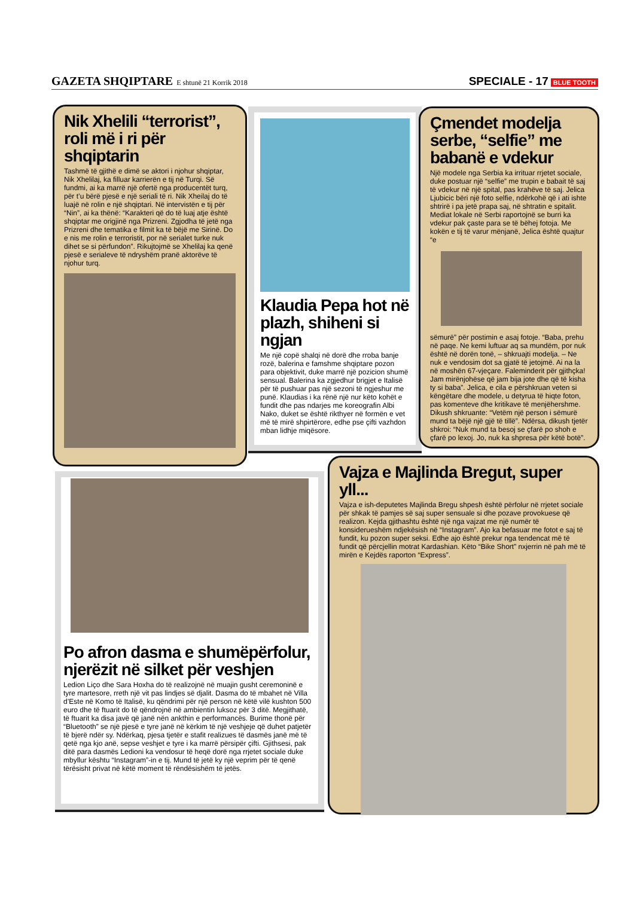GAZETA SHQIPTARE E shtunë 21 Korrik 2018
SPECIALE - 17 BLUE TOOTH
Nik Xhelili “terrorist”, roli më i ri për shqiptarin
Tashmë të gjithë e dimë se aktori i njohur shqiptar, Nik Xhelilaj, ka filluar karrierën e tij në Turqi. Së fundmi, ai ka marrë një ofertë nga producentët turq, për t’u bërë pjesë e një seriali të ri. Nik Xheilaj do të luajë në rolin e një shqiptari. Në intervistën e tij për “Nin”, ai ka thënë: “Karakteri që do të luaj atje është shqiptar me origjinë nga Prizreni. Zgjodha të jetë nga Prizreni dhe tematika e filmit ka të bëjë me Sirinë. Do e nis me rolin e terroristit, por në serialet turke nuk dihet se si përfundon”. Rikujtojmë se Xhelilaj ka qenë pjesë e serialeve të ndryshëm pranë aktorëve të njohur turq.
Klaudia Pepa hot në plazh, shiheni si ngjan
Me një copë shalqi në dorë dhe rroba banje rozë, balerina e famshme shqiptare pozon para objektivit, duke marrë një pozicion shumë sensual. Balerina ka zgjedhur brigjet e Italisë për të pushuar pas një sezoni të ngjeshur me punë. Klaudias i ka rënë një nur këto kohët e fundit dhe pas ndarjes me koreografin Albi Nako, duket se është rikthyer në formën e vet më të mirë shpirtërore, edhe pse çifti vazhdon mban lidhje miqësore.
Çmendet modelja serbe, “selfie” me babanë e vdekur
Një modele nga Serbia ka irrituar rrjetet sociale, duke postuar një “selfie” me trupin e babait të saj të vdekur në një spital, pas krahëve të saj. Jelica Ljubicic bëri një foto selfie, ndërkohë që i ati ishte shtrirë i pa jetë prapa saj, në shtratin e spitalit. Mediat lokale në Serbi raportojnë se burri ka vdekur pak çaste para se të bëhej fotoja. Me kokën e tij të varur mënjanë, Jelica është quajtur “e
sëmurë” për postimin e asaj fotoje. “Baba, prehu në paqe. Ne kemi luftuar aq sa mundëm, por nuk është në dorën tonë, – shkruajti modelja. – Ne nuk e vendosim dot sa gjatë të jetojmë. Ai na la në moshën 67-vjeçare. Faleminderit për gjithçka! Jam mirënjohëse që jam bija jote dhe që të kisha ty si baba”. Jelica, e cila e përshkruan veten si këngëtare dhe modele, u detyrua të hiqte foton, pas komenteve dhe kritikave të menjëhershme. Dikush shkruante: “Vetëm një person i sëmurë mund ta bëjë një gjë të tillë”. Ndërsa, dikush tjetër shkroi: “Nuk mund ta besoj se çfarë po shoh e çfarë po lexoj. Jo, nuk ka shpresa për këtë botë”.
Po afron dasma e shumëpërfolur, njerëzit në silket për veshjen
Ledion Liço dhe Sara Hoxha do të realizojnë në muajin gusht ceremoninë e tyre martesore, rreth një vit pas lindjes së djalit. Dasma do të mbahet në Villa d’Este në Komo të Italisë, ku qëndrimi për një person në këtë vilë kushton 500 euro dhe të ftuarit do të qëndrojnë në ambientin luksoz për 3 ditë. Megjithatë, të ftuarit ka disa javë që janë nën ankthin e performancës. Burime thonë për “Bluetooth” se një pjesë e tyre janë në kërkim të një veshjeje që duhet patjetër të bjerë ndër sy. Ndërkaq, pjesa tjetër e stafit realizues të dasmës janë më të qetë nga kjo anë, sepse veshjet e tyre i ka marrë përsipër çifti. Gjithsesi, pak ditë para dasmës Ledioni ka vendosur të heqë dorë nga rrjetet sociale duke mbyllur kështu “Instagram”-in e tij. Mund të jetë ky një veprim për të qenë tërësisht privat në këtë moment të rëndësishëm të jetës.
Vajza e Majlinda Bregut, super yll...
Vajza e ish-deputetes Majlinda Bregu shpesh është përfolur në rrjetet sociale për shkak të pamjes së saj super sensuale si dhe pozave provokuese që realizon. Kejda gjithashtu është një nga vajzat me një numër të konsiderueshëm ndjekësish në “Instagram”. Ajo ka befasuar me fotot e saj të fundit, ku pozon super seksi. Edhe ajo është prekur nga tendencat më të fundit që përcjellin motrat Kardashian. Këto “Bike Short” nxjerrin në pah më të mirën e Kejdës raporton “Express”.